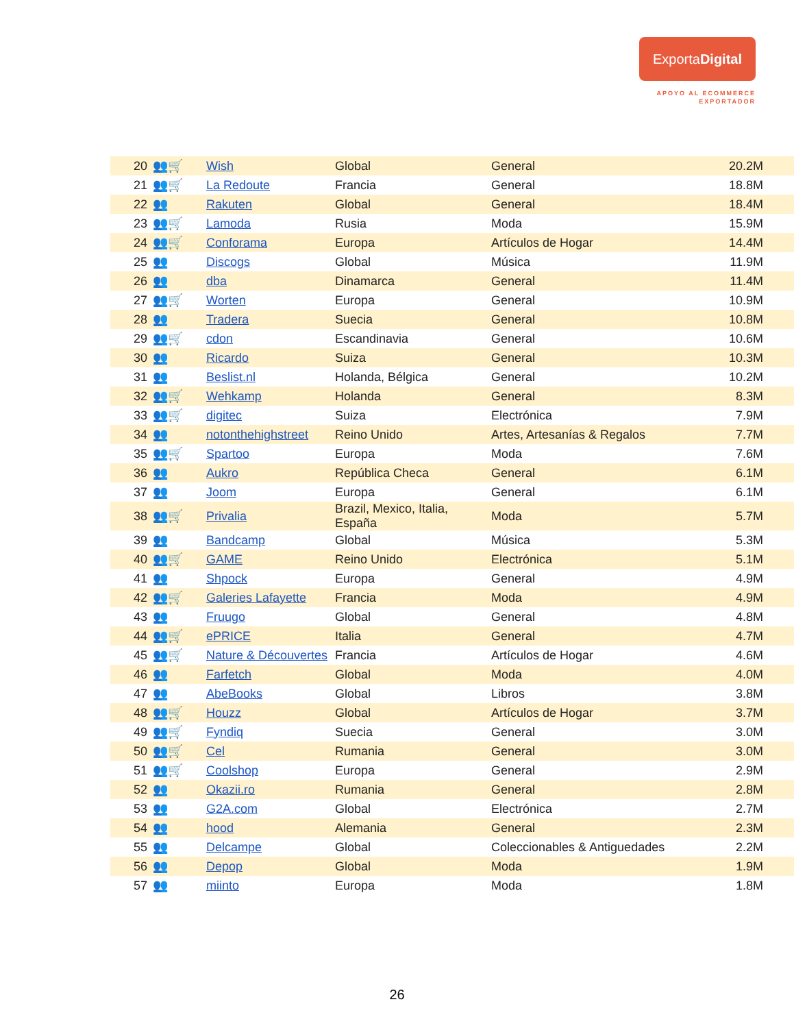ExportaDigital
APOYO AL ECOMMERCE
EXPORTADOR
| 20 | 👥🛒 | Wish | Global | General | 20.2M |
| 21 | 👥🛒 | La Redoute | Francia | General | 18.8M |
| 22 | 👥 | Rakuten | Global | General | 18.4M |
| 23 | 👥🛒 | Lamoda | Rusia | Moda | 15.9M |
| 24 | 👥🛒 | Conforama | Europa | Artículos de Hogar | 14.4M |
| 25 | 👥 | Discogs | Global | Música | 11.9M |
| 26 | 👥 | dba | Dinamarca | General | 11.4M |
| 27 | 👥🛒 | Worten | Europa | General | 10.9M |
| 28 | 👥 | Tradera | Suecia | General | 10.8M |
| 29 | 👥🛒 | cdon | Escandinavia | General | 10.6M |
| 30 | 👥 | Ricardo | Suiza | General | 10.3M |
| 31 | 👥 | Beslist.nl | Holanda, Bélgica | General | 10.2M |
| 32 | 👥🛒 | Wehkamp | Holanda | General | 8.3M |
| 33 | 👥🛒 | digitec | Suiza | Electrónica | 7.9M |
| 34 | 👥 | notonthehighstreet | Reino Unido | Artes, Artesanías & Regalos | 7.7M |
| 35 | 👥🛒 | Spartoo | Europa | Moda | 7.6M |
| 36 | 👥 | Aukro | República Checa | General | 6.1M |
| 37 | 👥 | Joom | Europa | General | 6.1M |
| 38 | 👥🛒 | Privalia | Brazil, Mexico, Italia, España | Moda | 5.7M |
| 39 | 👥 | Bandcamp | Global | Música | 5.3M |
| 40 | 👥🛒 | GAME | Reino Unido | Electrónica | 5.1M |
| 41 | 👥 | Shpock | Europa | General | 4.9M |
| 42 | 👥🛒 | Galeries Lafayette | Francia | Moda | 4.9M |
| 43 | 👥 | Fruugo | Global | General | 4.8M |
| 44 | 👥🛒 | ePRICE | Italia | General | 4.7M |
| 45 | 👥🛒 | Nature & Découvertes | Francia | Artículos de Hogar | 4.6M |
| 46 | 👥 | Farfetch | Global | Moda | 4.0M |
| 47 | 👥 | AbeBooks | Global | Libros | 3.8M |
| 48 | 👥🛒 | Houzz | Global | Artículos de Hogar | 3.7M |
| 49 | 👥🛒 | Fyndiq | Suecia | General | 3.0M |
| 50 | 👥🛒 | Cel | Rumania | General | 3.0M |
| 51 | 👥🛒 | Coolshop | Europa | General | 2.9M |
| 52 | 👥 | Okazii.ro | Rumania | General | 2.8M |
| 53 | 👥 | G2A.com | Global | Electrónica | 2.7M |
| 54 | 👥 | hood | Alemania | General | 2.3M |
| 55 | 👥 | Delcampe | Global | Coleccionables & Antiguedades | 2.2M |
| 56 | 👥 | Depop | Global | Moda | 1.9M |
| 57 | 👥 | miinto | Europa | Moda | 1.8M |
26